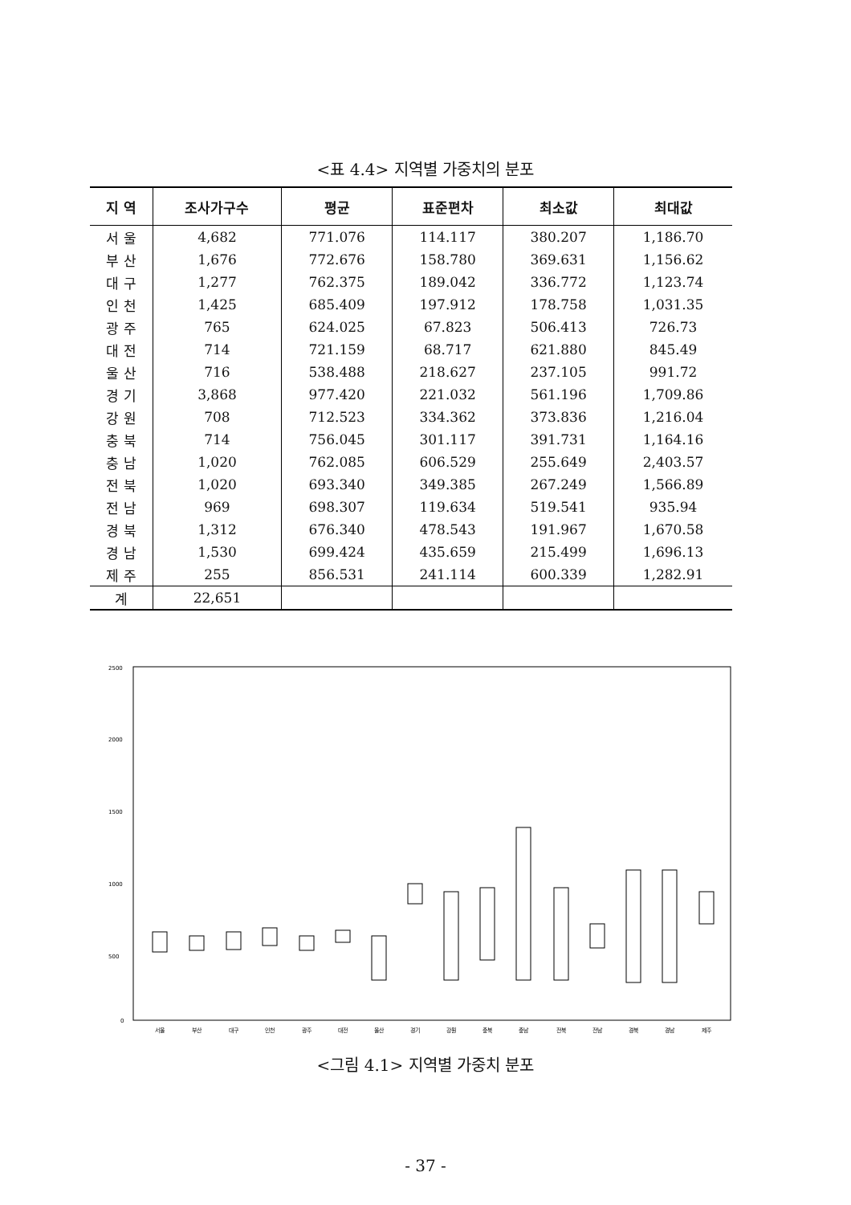<표 4.4> 지역별 가중치의 분포
| 지 역 | 조사가구수 | 평균 | 표준편차 | 최소값 | 최대값 |
| --- | --- | --- | --- | --- | --- |
| 서 울 | 4,682 | 771.076 | 114.117 | 380.207 | 1,186.70 |
| 부 산 | 1,676 | 772.676 | 158.780 | 369.631 | 1,156.62 |
| 대 구 | 1,277 | 762.375 | 189.042 | 336.772 | 1,123.74 |
| 인 천 | 1,425 | 685.409 | 197.912 | 178.758 | 1,031.35 |
| 광 주 | 765 | 624.025 | 67.823 | 506.413 | 726.73 |
| 대 전 | 714 | 721.159 | 68.717 | 621.880 | 845.49 |
| 울 산 | 716 | 538.488 | 218.627 | 237.105 | 991.72 |
| 경 기 | 3,868 | 977.420 | 221.032 | 561.196 | 1,709.86 |
| 강 원 | 708 | 712.523 | 334.362 | 373.836 | 1,216.04 |
| 충 북 | 714 | 756.045 | 301.117 | 391.731 | 1,164.16 |
| 충 남 | 1,020 | 762.085 | 606.529 | 255.649 | 2,403.57 |
| 전 북 | 1,020 | 693.340 | 349.385 | 267.249 | 1,566.89 |
| 전 남 | 969 | 698.307 | 119.634 | 519.541 | 935.94 |
| 경 북 | 1,312 | 676.340 | 478.543 | 191.967 | 1,670.58 |
| 경 남 | 1,530 | 699.424 | 435.659 | 215.499 | 1,696.13 |
| 제 주 | 255 | 856.531 | 241.114 | 600.339 | 1,282.91 |
| 계 | 22,651 | | | | |
2500
2000
1500
1000
500
0
서울
부산
대구
인천
광주
대전
울산
경기
강원
충북
충남
전북
전남
경북
경남
제주
<그림 4.1> 지역별 가중치 분포
- 37 -